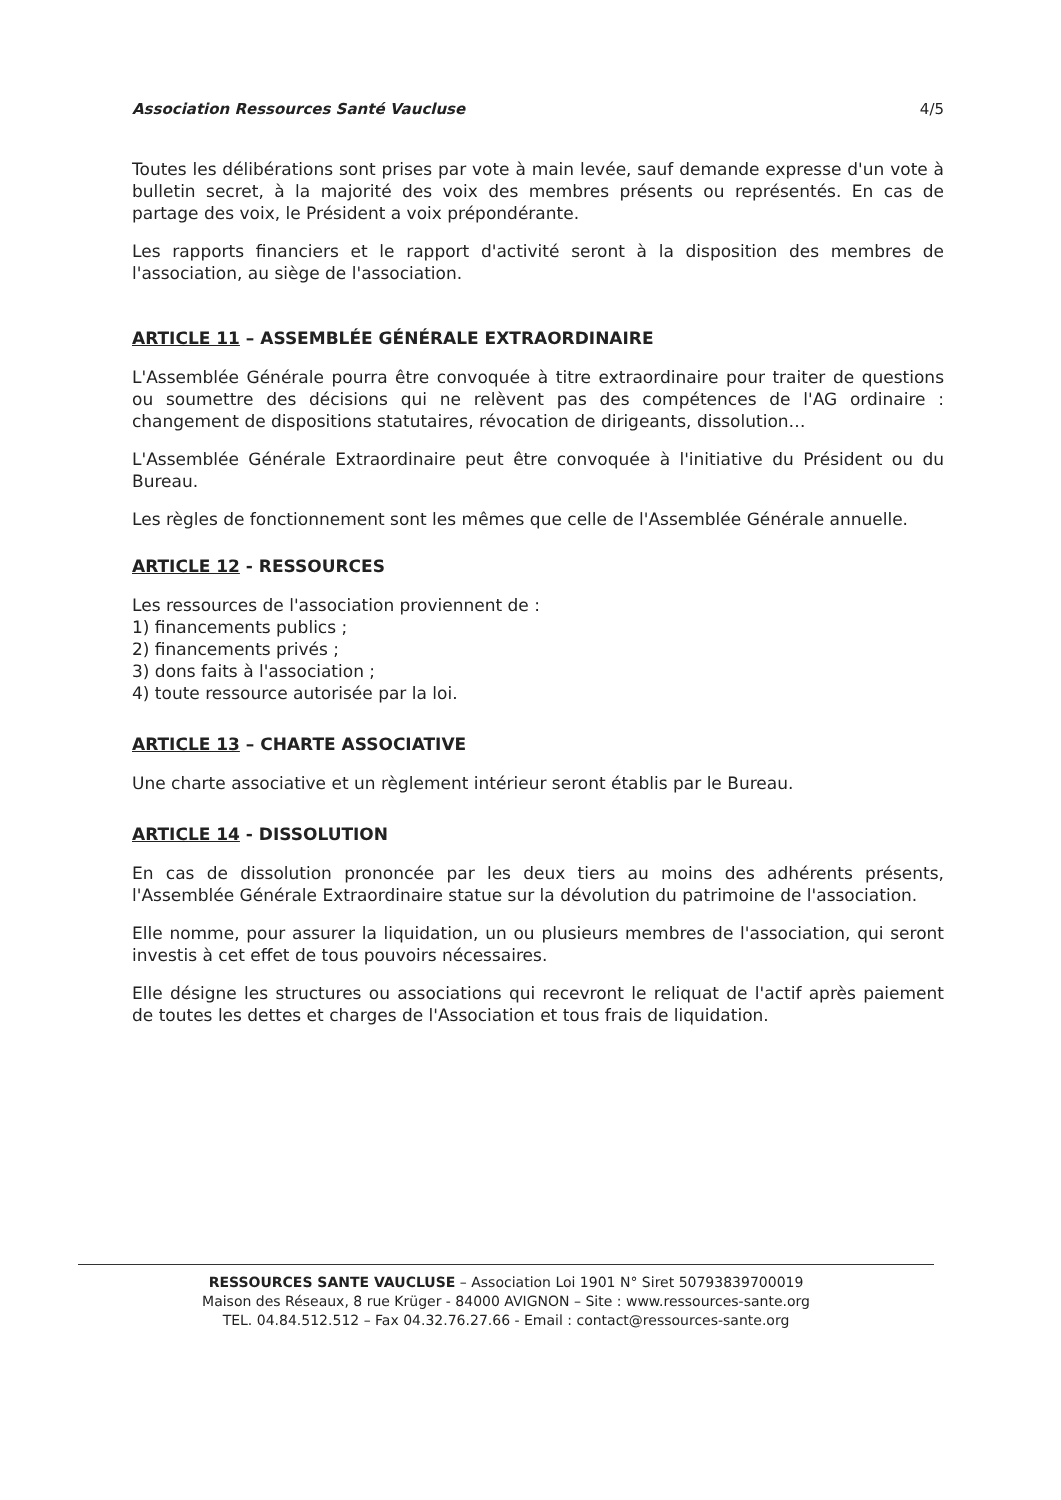Association Ressources Santé Vaucluse 4/5
Toutes les délibérations sont prises par vote à main levée, sauf demande expresse d'un vote à bulletin secret, à la majorité des voix des membres présents ou représentés. En cas de partage des voix, le Président a voix prépondérante.
Les rapports financiers et le rapport d'activité seront à la disposition des membres de l'association, au siège de l'association.
ARTICLE 11 – ASSEMBLÉE GÉNÉRALE EXTRAORDINAIRE
L'Assemblée Générale pourra être convoquée à titre extraordinaire pour traiter de questions ou soumettre des décisions qui ne relèvent pas des compétences de l'AG ordinaire : changement de dispositions statutaires, révocation de dirigeants, dissolution…
L'Assemblée Générale Extraordinaire peut être convoquée à l'initiative du Président ou du Bureau.
Les règles de fonctionnement sont les mêmes que celle de l'Assemblée Générale annuelle.
ARTICLE 12 - RESSOURCES
Les ressources de l'association proviennent de :
1) financements publics ;
2) financements privés ;
3) dons faits à l'association ;
4) toute ressource autorisée par la loi.
ARTICLE 13 – CHARTE ASSOCIATIVE
Une charte associative et un règlement intérieur seront établis par le Bureau.
ARTICLE 14 - DISSOLUTION
En cas de dissolution prononcée par les deux tiers au moins des adhérents présents, l'Assemblée Générale Extraordinaire statue sur la dévolution du patrimoine de l'association.
Elle nomme, pour assurer la liquidation, un ou plusieurs membres de l'association, qui seront investis à cet effet de tous pouvoirs nécessaires.
Elle désigne les structures ou associations qui recevront le reliquat de l'actif après paiement de toutes les dettes et charges de l'Association et tous frais de liquidation.
RESSOURCES SANTE VAUCLUSE – Association Loi 1901 N° Siret 50793839700019
Maison des Réseaux, 8 rue Krüger - 84000 AVIGNON – Site : www.ressources-sante.org
TEL. 04.84.512.512 – Fax 04.32.76.27.66 - Email : contact@ressources-sante.org